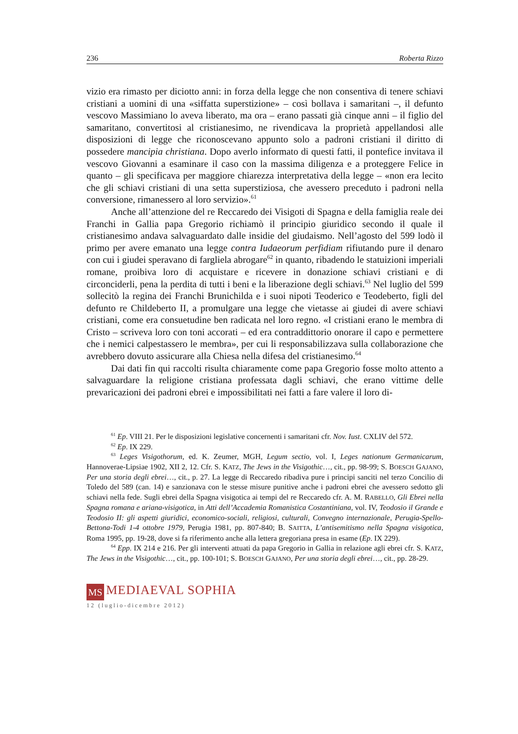236 Roberta Rizzo
vizio era rimasto per diciotto anni: in forza della legge che non consentiva di tenere schiavi cristiani a uomini di una «siffatta superstizione» – così bollava i samaritani –, il defunto vescovo Massimiano lo aveva liberato, ma ora – erano passati già cinque anni – il figlio del samaritano, convertitosi al cristianesimo, ne rivendicava la proprietà appellandosi alle disposizioni di legge che riconoscevano appunto solo a padroni cristiani il diritto di possedere mancipia christiana. Dopo averlo informato di questi fatti, il pontefice invitava il vescovo Giovanni a esaminare il caso con la massima diligenza e a proteggere Felice in quanto – gli specificava per maggiore chiarezza interpretativa della legge – «non era lecito che gli schiavi cristiani di una setta superstiziosa, che avessero preceduto i padroni nella conversione, rimanessero al loro servizio».<sup>61</sup>
Anche all’attenzione del re Reccaredo dei Visigoti di Spagna e della famiglia reale dei Franchi in Gallia papa Gregorio richiamò il principio giuridico secondo il quale il cristianesimo andava salvaguardato dalle insidie del giudaismo. Nell’agosto del 599 lodò il primo per avere emanato una legge contra Iudaeorum perfidiam rifiutando pure il denaro con cui i giudei speravano di fargliela abrogare<sup>62</sup> in quanto, ribadendo le statuizioni imperiali romane, proibiva loro di acquistare e ricevere in donazione schiavi cristiani e di circonciderli, pena la perdita di tutti i beni e la liberazione degli schiavi.<sup>63</sup> Nel luglio del 599 sollecitò la regina dei Franchi Brunichilda e i suoi nipoti Teoderico e Teodeberto, figli del defunto re Childeberto II, a promulgare una legge che vietasse ai giudei di avere schiavi cristiani, come era consuetudine ben radicata nel loro regno. «I cristiani erano le membra di Cristo – scriveva loro con toni accorati – ed era contraddittorio onorare il capo e permettere che i nemici calpestassero le membra», per cui li responsabilizzava sulla collaborazione che avrebbero dovuto assicurare alla Chiesa nella difesa del cristianesimo.<sup>64</sup>
Dai dati fin qui raccolti risulta chiaramente come papa Gregorio fosse molto attento a salvaguardare la religione cristiana professata dagli schiavi, che erano vittime delle prevaricazioni dei padroni ebrei e impossibilitati nei fatti a fare valere il loro di-
<sup>61</sup> Ep. VIII 21. Per le disposizioni legislative concernenti i samaritani cfr. Nov. Iust. CXLIV del 572.
<sup>62</sup> Ep. IX 229.
<sup>63</sup> Leges Visigothorum, ed. K. Zeumer, MGH, Legum sectio, vol. I, Leges nationum Germanicarum, Hannoverae-Lipsiae 1902, XII 2, 12. Cfr. S. KATZ, The Jews in the Visigothic…, cit., pp. 98-99; S. BOESCH GAJANO, Per una storia degli ebrei…, cit., p. 27. La legge di Reccaredo ribadiva pure i principi sanciti nel terzo Concilio di Toledo del 589 (can. 14) e sanzionava con le stesse misure punitive anche i padroni ebrei che avessero sedotto gli schiavi nella fede. Sugli ebrei della Spagna visigotica ai tempi del re Reccaredo cfr. A. M. RABELLO, Gli Ebrei nella Spagna romana e ariana-visigotica, in Atti dell’Accademia Romanistica Costantiniana, vol. IV, Teodosio il Grande e Teodosio II: gli aspetti giuridici, economico-sociali, religiosi, culturali, Convegno internazionale, Perugia-Spello-Bettona-Todi 1-4 ottobre 1979, Perugia 1981, pp. 807-840; B. SAITTA, L’antisemitismo nella Spagna visigotica, Roma 1995, pp. 19-28, dove si fa riferimento anche alla lettera gregoriana presa in esame (Ep. IX 229).
<sup>64</sup> Epp. IX 214 e 216. Per gli interventi attuati da papa Gregorio in Gallia in relazione agli ebrei cfr. S. KATZ, The Jews in the Visigothic…, cit., pp. 100-101; S. BOESCH GAJANO, Per una storia degli ebrei…, cit., pp. 28-29.
MS MEDIAEVAL SOPHIA
12 (luglio-dicembre 2012)